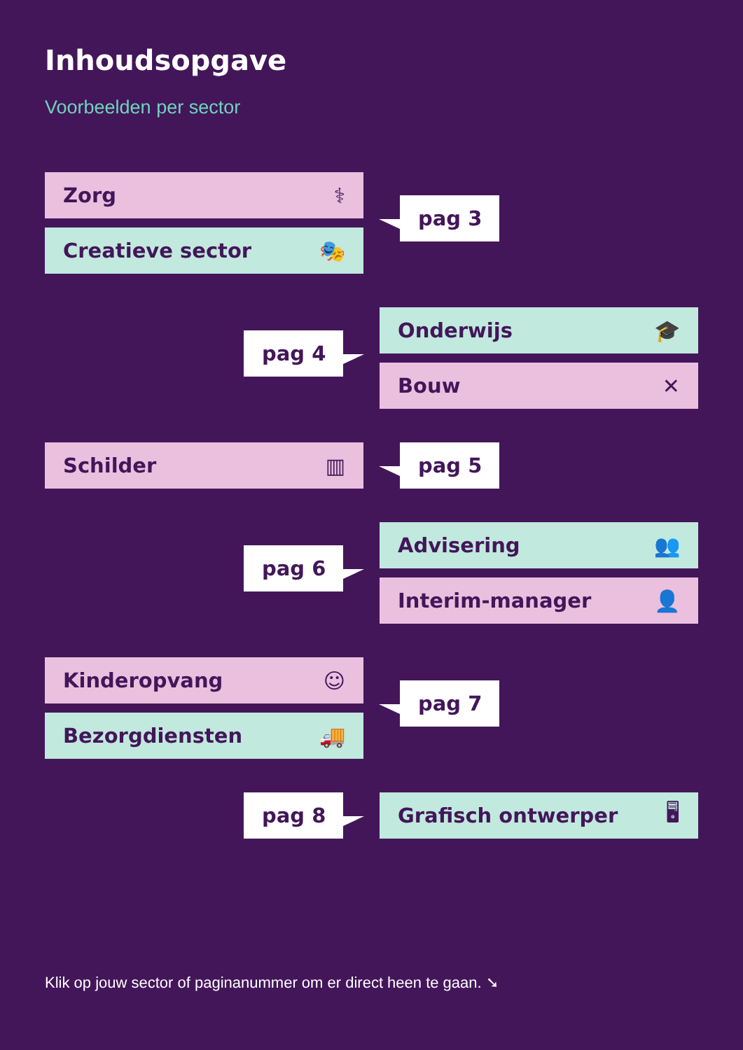Inhoudsopgave
Voorbeelden per sector
Zorg ⚕
Creatieve sector 🎭
pag 3
pag 4
Onderwijs 🎓
Bouw ✕
Schilder ▥ pag 5
pag 6
Advisering 👥
Interim-manager 👤
Kinderopvang ☺
Bezorgdiensten 🚚
pag 7
pag 8 Grafisch ontwerper 🖥
Klik op jouw sector of paginanummer om er direct heen te gaan. ➘